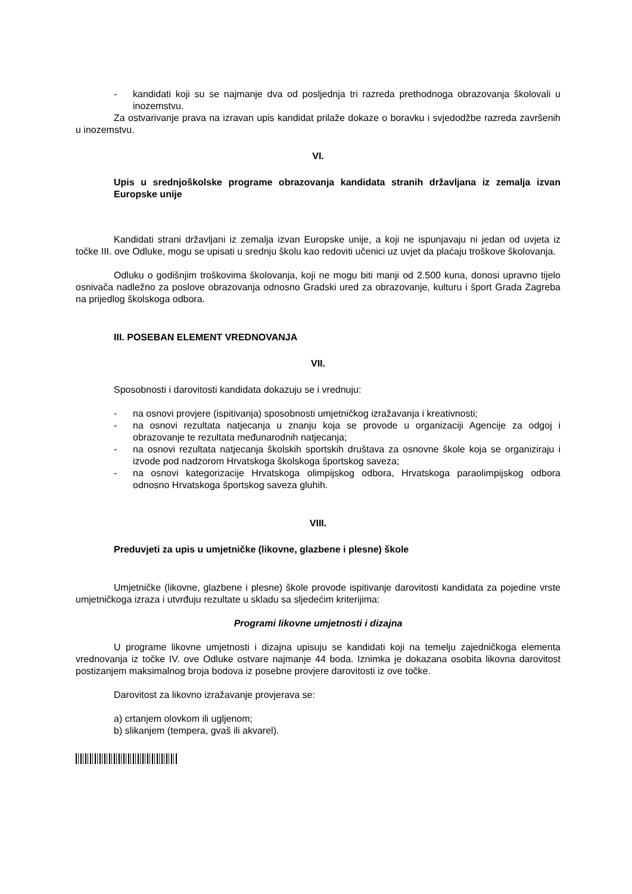- kandidati koji su se najmanje dva od posljednja tri razreda prethodnoga obrazovanja školovali u inozemstvu.
Za ostvarivanje prava na izravan upis kandidat prilaže dokaze o boravku i svjedodžbe razreda završenih u inozemstvu.
VI.
Upis u srednjoškolske programe obrazovanja kandidata stranih državljana iz zemalja izvan Europske unije
Kandidati strani državljani iz zemalja izvan Europske unije, a koji ne ispunjavaju ni jedan od uvjeta iz točke III. ove Odluke, mogu se upisati u srednju školu kao redoviti učenici uz uvjet da plaćaju troškove školovanja.
Odluku o godišnjim troškovima školovanja, koji ne mogu biti manji od 2.500 kuna, donosi upravno tijelo osnivača nadležno za poslove obrazovanja odnosno Gradski ured za obrazovanje, kulturu i šport Grada Zagreba na prijedlog školskoga odbora.
III. POSEBAN ELEMENT VREDNOVANJA
VII.
Sposobnosti i darovitosti kandidata dokazuju se i vrednuju:
- na osnovi provjere (ispitivanja) sposobnosti umjetničkog izražavanja i kreativnosti;
- na osnovi rezultata natjecanja u znanju koja se provode u organizaciji Agencije za odgoj i obrazovanje te rezultata međunarodnih natjecanja;
- na osnovi rezultata natjecanja školskih sportskih društava za osnovne škole koja se organiziraju i izvode pod nadzorom Hrvatskoga školskoga športskog saveza;
- na osnovi kategorizacije Hrvatskoga olimpijskog odbora, Hrvatskoga paraolimpijskog odbora odnosno Hrvatskoga športskog saveza gluhih.
VIII.
Preduvjeti za upis u umjetničke (likovne, glazbene i plesne) škole
Umjetničke (likovne, glazbene i plesne) škole provode ispitivanje darovitosti kandidata za pojedine vrste umjetničkoga izraza i utvrđuju rezultate u skladu sa sljedećim kriterijima:
Programi likovne umjetnosti i dizajna
U programe likovne umjetnosti i dizajna upisuju se kandidati koji na temelju zajedničkoga elementa vrednovanja iz točke IV. ove Odluke ostvare najmanje 44 boda. Iznimka je dokazana osobita likovna darovitost postizanjem maksimalnog broja bodova iz posebne provjere darovitosti iz ove točke.
Darovitost za likovno izražavanje provjerava se:
a) crtanjem olovkom ili ugljenom;
b) slikanjem (tempera, gvaš ili akvarel).